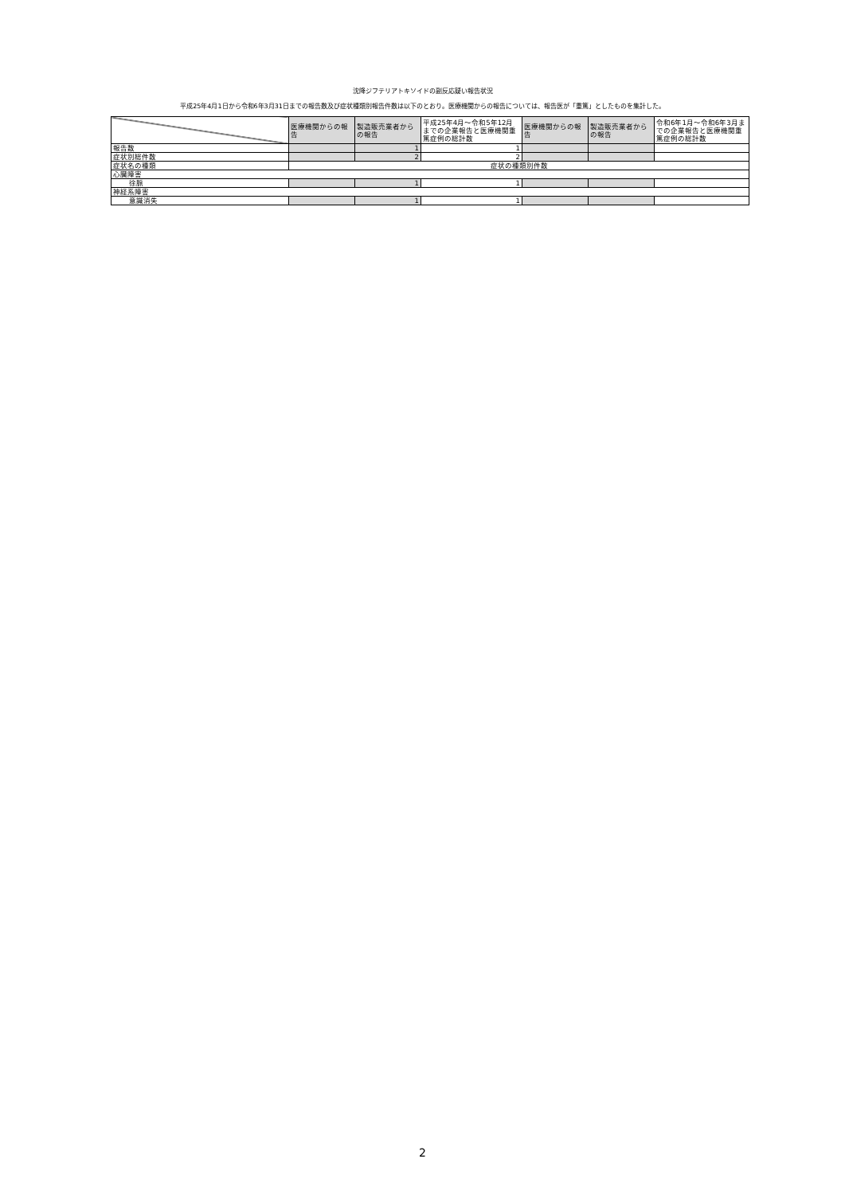沈降ジフテリアトキソイドの副反応疑い報告状況
平成25年4月1日から令和6年3月31日までの報告数及び症状種類別報告件数は以下のとおり。医療機関からの報告については、報告医が「重篤」としたものを集計した。
| | 医療機関からの報告 | 製造販売業者からの報告 | 平成25年4月～令和5年12月までの企業報告と医療機関重篤症例の総計数 | 医療機関からの報告 | 製造販売業者からの報告 | 令和6年1月～令和6年3月までの企業報告と医療機関重篤症例の総計数 |
| --- | --- | --- | --- | --- | --- | --- |
| 報告数 | | 1 | 1 | | | |
| 症状別総件数 | | 2 | 2 | | | |
| 症状名の種類 | 症状の種類別件数 | | | | | |
| 心臓障害 | | | | | | |
| 徐脈 | | 1 | 1 | | | |
| 神経系障害 | | | | | | |
| 意識消失 | | 1 | 1 | | | |
2